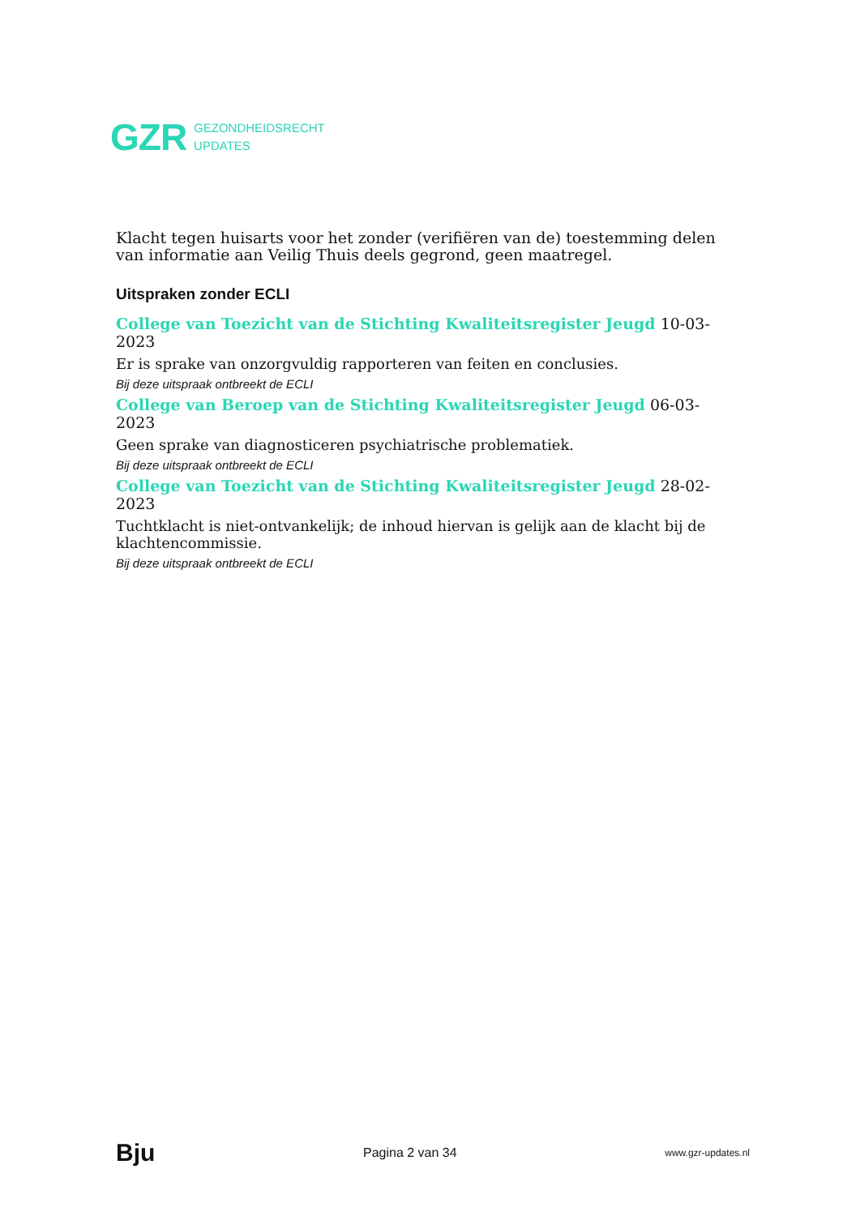GZR
GEZONDHEIDSRECHT
UPDATES
Klacht tegen huisarts voor het zonder (verifiëren van de) toestemming delen van informatie aan Veilig Thuis deels gegrond, geen maatregel.
Uitspraken zonder ECLI
College van Toezicht van de Stichting Kwaliteitsregister Jeugd 10-03-2023
Er is sprake van onzorgvuldig rapporteren van feiten en conclusies.
Bij deze uitspraak ontbreekt de ECLI
College van Beroep van de Stichting Kwaliteitsregister Jeugd 06-03-2023
Geen sprake van diagnosticeren psychiatrische problematiek.
Bij deze uitspraak ontbreekt de ECLI
College van Toezicht van de Stichting Kwaliteitsregister Jeugd 28-02-2023
Tuchtklacht is niet-ontvankelijk; de inhoud hiervan is gelijk aan de klacht bij de klachtencommissie.
Bij deze uitspraak ontbreekt de ECLI
Bju Pagina 2 van 34 www.gzr-updates.nl